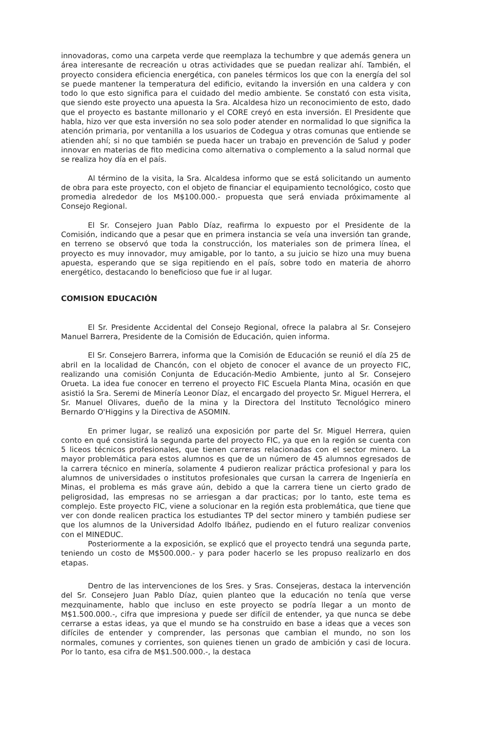innovadoras, como una carpeta verde que reemplaza la techumbre y que además genera un área interesante de recreación u otras actividades que se puedan realizar ahí. También, el proyecto considera eficiencia energética, con paneles térmicos los que con la energía del sol se puede mantener la temperatura del edificio, evitando la inversión en una caldera y con todo lo que esto significa para el cuidado del medio ambiente. Se constató con esta visita, que siendo este proyecto una apuesta la Sra. Alcaldesa hizo un reconocimiento de esto, dado que el proyecto es bastante millonario y el CORE creyó en esta inversión. El Presidente que habla, hizo ver que esta inversión no sea solo poder atender en normalidad lo que significa la atención primaria, por ventanilla a los usuarios de Codegua y otras comunas que entiende se atienden ahí; si no que también se pueda hacer un trabajo en prevención de Salud y poder innovar en materias de fito medicina como alternativa o complemento a la salud normal que se realiza hoy día en el país.
Al término de la visita, la Sra. Alcaldesa informo que se está solicitando un aumento de obra para este proyecto, con el objeto de financiar el equipamiento tecnológico, costo que promedia alrededor de los M$100.000.- propuesta que será enviada próximamente al Consejo Regional.
El Sr. Consejero Juan Pablo Díaz, reafirma lo expuesto por el Presidente de la Comisión, indicando que a pesar que en primera instancia se veía una inversión tan grande, en terreno se observó que toda la construcción, los materiales son de primera línea, el proyecto es muy innovador, muy amigable, por lo tanto, a su juicio se hizo una muy buena apuesta, esperando que se siga repitiendo en el país, sobre todo en materia de ahorro energético, destacando lo beneficioso que fue ir al lugar.
COMISION EDUCACIÓN
El Sr. Presidente Accidental del Consejo Regional, ofrece la palabra al Sr. Consejero Manuel Barrera, Presidente de la Comisión de Educación, quien informa.
El Sr. Consejero Barrera, informa que la Comisión de Educación se reunió el día 25 de abril en la localidad de Chancón, con el objeto de conocer el avance de un proyecto FIC, realizando una comisión Conjunta de Educación-Medio Ambiente, junto al Sr. Consejero Orueta. La idea fue conocer en terreno el proyecto FIC Escuela Planta Mina, ocasión en que asistió la Sra. Seremi de Minería Leonor Díaz, el encargado del proyecto Sr. Miguel Herrera, el Sr. Manuel Olivares, dueño de la mina y la Directora del Instituto Tecnológico minero Bernardo O'Higgins y la Directiva de ASOMIN.
En primer lugar, se realizó una exposición por parte del Sr. Miguel Herrera, quien conto en qué consistirá la segunda parte del proyecto FIC, ya que en la región se cuenta con 5 liceos técnicos profesionales, que tienen carreras relacionadas con el sector minero. La mayor problemática para estos alumnos es que de un número de 45 alumnos egresados de la carrera técnico en minería, solamente 4 pudieron realizar práctica profesional y para los alumnos de universidades o institutos profesionales que cursan la carrera de Ingeniería en Minas, el problema es más grave aún, debido a que la carrera tiene un cierto grado de peligrosidad, las empresas no se arriesgan a dar practicas; por lo tanto, este tema es complejo. Este proyecto FIC, viene a solucionar en la región esta problemática, que tiene que ver con donde realicen practica los estudiantes TP del sector minero y también pudiese ser que los alumnos de la Universidad Adolfo Ibáñez, pudiendo en el futuro realizar convenios con el MINEDUC.
Posteriormente a la exposición, se explicó que el proyecto tendrá una segunda parte, teniendo un costo de M$500.000.- y para poder hacerlo se les propuso realizarlo en dos etapas.
Dentro de las intervenciones de los Sres. y Sras. Consejeras, destaca la intervención del Sr. Consejero Juan Pablo Díaz, quien planteo que la educación no tenía que verse mezquinamente, hablo que incluso en este proyecto se podría llegar a un monto de M$1.500.000.-, cifra que impresiona y puede ser difícil de entender, ya que nunca se debe cerrarse a estas ideas, ya que el mundo se ha construido en base a ideas que a veces son difíciles de entender y comprender, las personas que cambian el mundo, no son los normales, comunes y corrientes, son quienes tienen un grado de ambición y casi de locura. Por lo tanto, esa cifra de M$1.500.000.-, la destaca